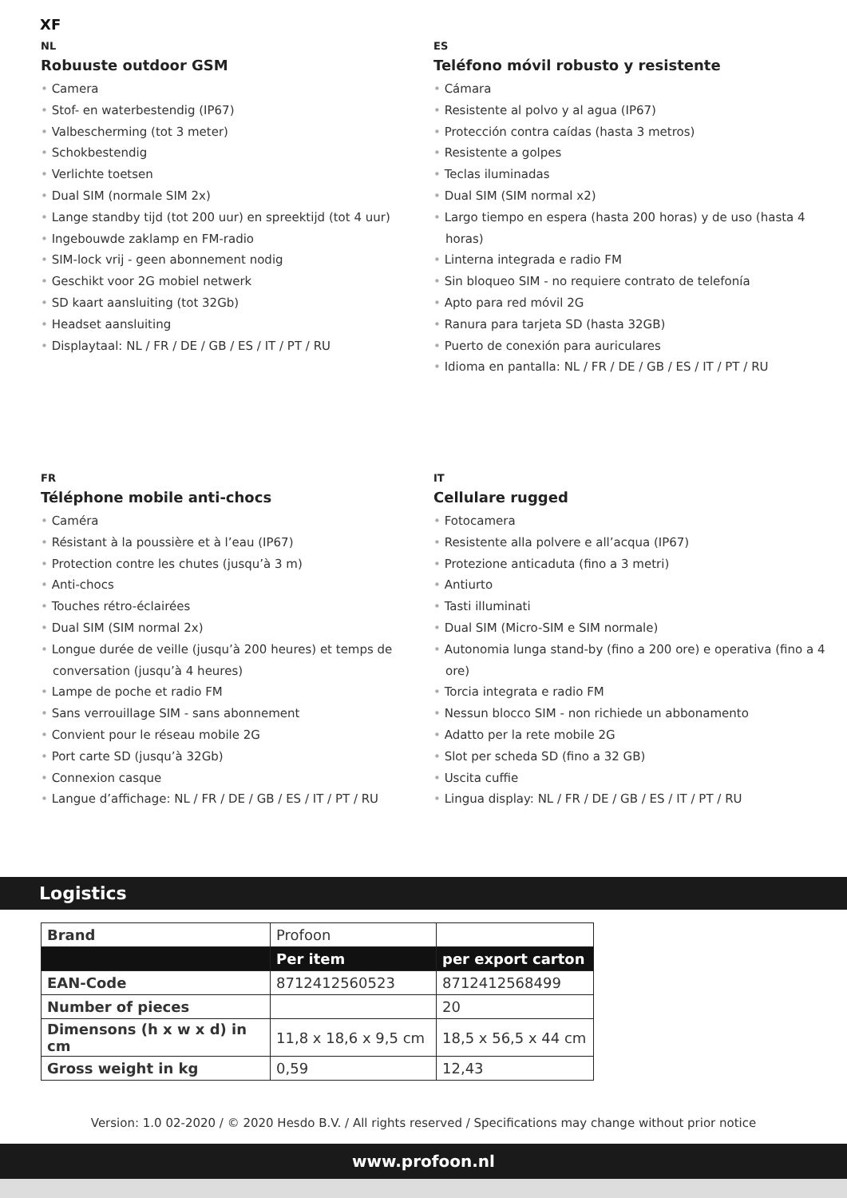XF
NL
Robuuste outdoor GSM
• Camera
• Stof- en waterbestendig (IP67)
• Valbescherming (tot 3 meter)
• Schokbestendig
• Verlichte toetsen
• Dual SIM (normale SIM 2x)
• Lange standby tijd (tot 200 uur) en spreektijd (tot 4 uur)
• Ingebouwde zaklamp en FM-radio
• SIM-lock vrij - geen abonnement nodig
• Geschikt voor 2G mobiel netwerk
• SD kaart aansluiting (tot 32Gb)
• Headset aansluiting
• Displaytaal: NL / FR / DE / GB / ES / IT / PT / RU
ES
Teléfono móvil robusto y resistente
• Cámara
• Resistente al polvo y al agua (IP67)
• Protección contra caídas (hasta 3 metros)
• Resistente a golpes
• Teclas iluminadas
• Dual SIM (SIM normal x2)
• Largo tiempo en espera (hasta 200 horas) y de uso (hasta 4 horas)
• Linterna integrada e radio FM
• Sin bloqueo SIM - no requiere contrato de telefonía
• Apto para red móvil 2G
• Ranura para tarjeta SD (hasta 32GB)
• Puerto de conexión para auriculares
• Idioma en pantalla: NL / FR / DE / GB / ES / IT / PT / RU
FR
Téléphone mobile anti-chocs
• Caméra
• Résistant à la poussière et à l’eau (IP67)
• Protection contre les chutes (jusqu’à 3 m)
• Anti-chocs
• Touches rétro-éclairées
• Dual SIM (SIM normal 2x)
• Longue durée de veille (jusqu’à 200 heures) et temps de conversation (jusqu’à 4 heures)
• Lampe de poche et radio FM
• Sans verrouillage SIM - sans abonnement
• Convient pour le réseau mobile 2G
• Port carte SD (jusqu’à 32Gb)
• Connexion casque
• Langue d’affichage: NL / FR / DE / GB / ES / IT / PT / RU
IT
Cellulare rugged
• Fotocamera
• Resistente alla polvere e all’acqua (IP67)
• Protezione anticaduta (fino a 3 metri)
• Antiurto
• Tasti illuminati
• Dual SIM (Micro-SIM e SIM normale)
• Autonomia lunga stand-by (fino a 200 ore) e operativa (fino a 4 ore)
• Torcia integrata e radio FM
• Nessun blocco SIM - non richiede un abbonamento
• Adatto per la rete mobile 2G
• Slot per scheda SD (fino a 32 GB)
• Uscita cuffie
• Lingua display: NL / FR / DE / GB / ES / IT / PT / RU
Logistics
| Brand | Profoon | |
| | Per item | per export carton |
| EAN-Code | 8712412560523 | 8712412568499 |
| Number of pieces | | 20 |
| Dimensons (h x w x d) in cm | 11,8 x 18,6 x 9,5 cm | 18,5 x 56,5 x 44 cm |
| Gross weight in kg | 0,59 | 12,43 |
Version: 1.0 02-2020 / © 2020 Hesdo B.V. / All rights reserved / Specifications may change without prior notice
www.profoon.nl